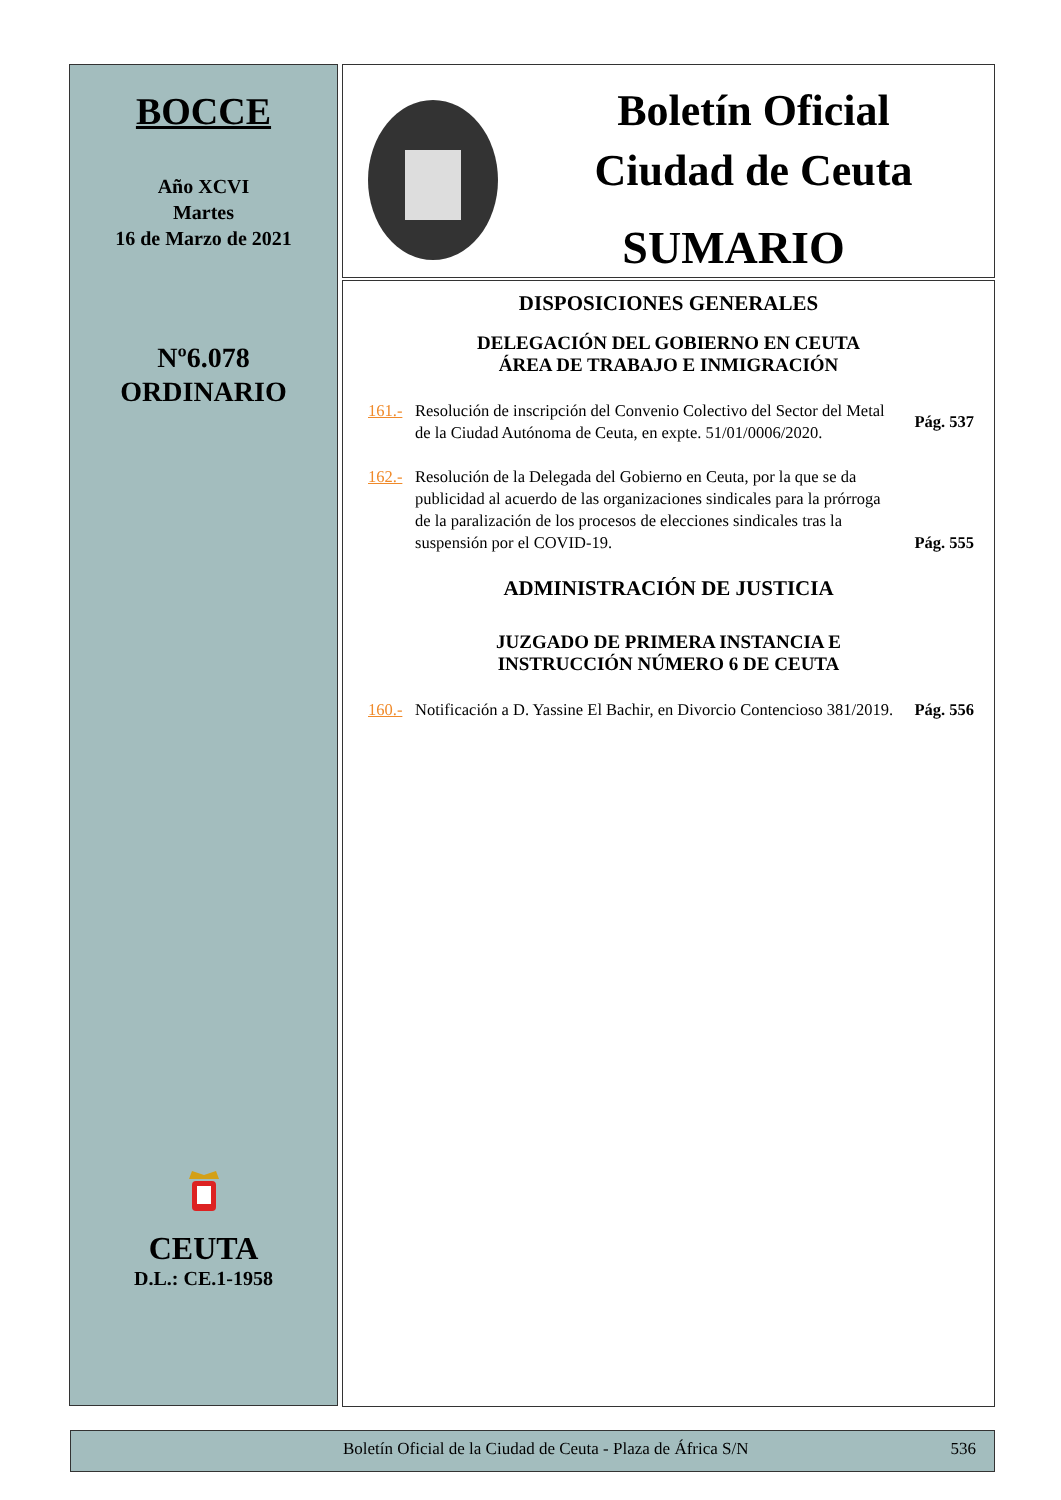BOCCE
Año XCVI
Martes
16 de Marzo de 2021
Nº6.078
ORDINARIO
CEUTA
D.L.: CE.1-1958
Boletín Oficial
Ciudad de Ceuta
SUMARIO
DISPOSICIONES GENERALES
DELEGACIÓN DEL GOBIERNO EN CEUTA
ÁREA DE TRABAJO E INMIGRACIÓN
161.- Resolución de inscripción del Convenio Colectivo del Sector del Metal de la Ciudad Autónoma de Ceuta, en expte. 51/01/0006/2020. Pág. 537
162.- Resolución de la Delegada del Gobierno en Ceuta, por la que se da publicidad al acuerdo de las organizaciones sindicales para la prórroga de la paralización de los procesos de elecciones sindicales tras la suspensión por el COVID-19. Pág. 555
ADMINISTRACIÓN DE JUSTICIA
JUZGADO DE PRIMERA INSTANCIA E
INSTRUCCIÓN NÚMERO 6 DE CEUTA
160.- Notificación a D. Yassine El Bachir, en Divorcio Contencioso 381/2019. Pág. 556
Boletín Oficial de la Ciudad de Ceuta - Plaza de África S/N 536